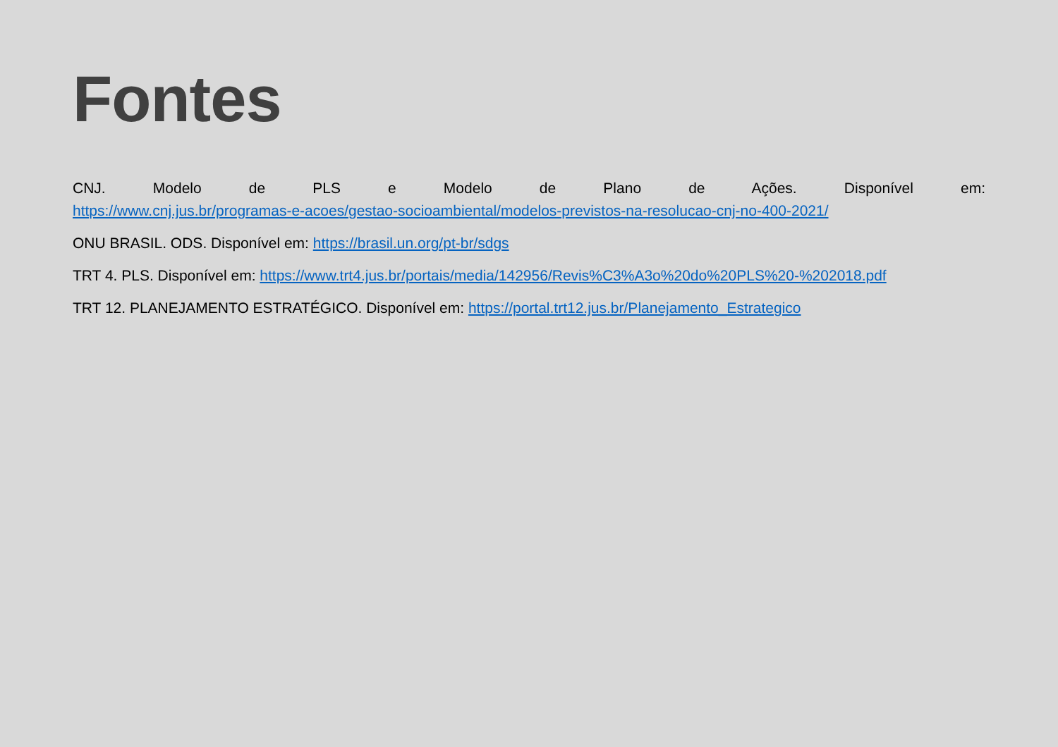Fontes
CNJ. Modelo de PLS e Modelo de Plano de Ações. Disponível em:
https://www.cnj.jus.br/programas-e-acoes/gestao-socioambiental/modelos-previstos-na-resolucao-cnj-no-400-2021/
ONU BRASIL. ODS. Disponível em: https://brasil.un.org/pt-br/sdgs
TRT 4. PLS. Disponível em: https://www.trt4.jus.br/portais/media/142956/Revis%C3%A3o%20do%20PLS%20-%202018.pdf
TRT 12. PLANEJAMENTO ESTRATÉGICO. Disponível em: https://portal.trt12.jus.br/Planejamento_Estrategico